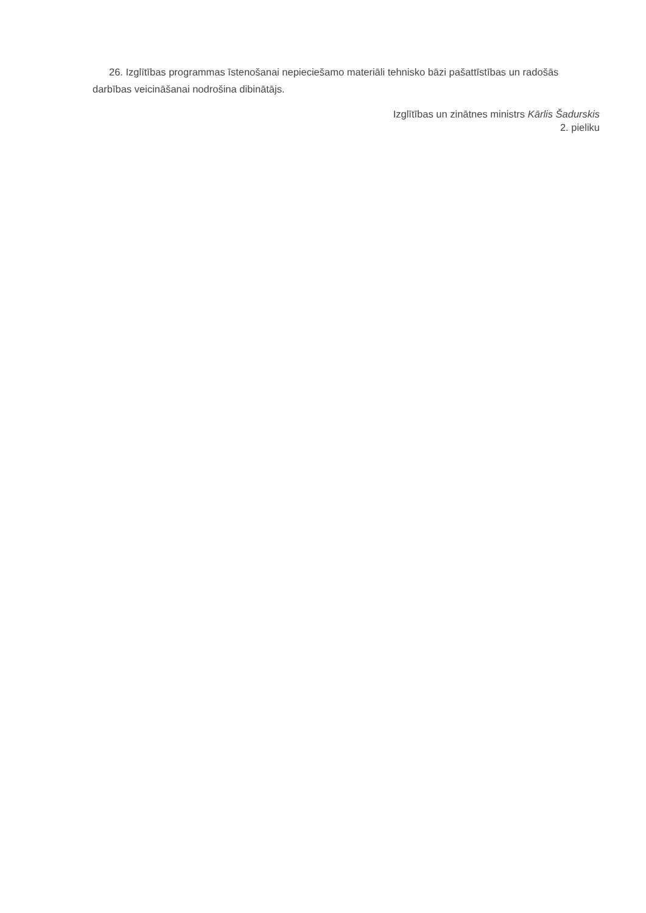26. Izglītības programmas īstenošanai nepieciešamo materiāli tehnisko bāzi pašattīstības un radošās darbības veicināšanai nodrošina dibinātājs.
Izglītības un zinātnes ministrs Kārlis Šadurskis
2. pieliku